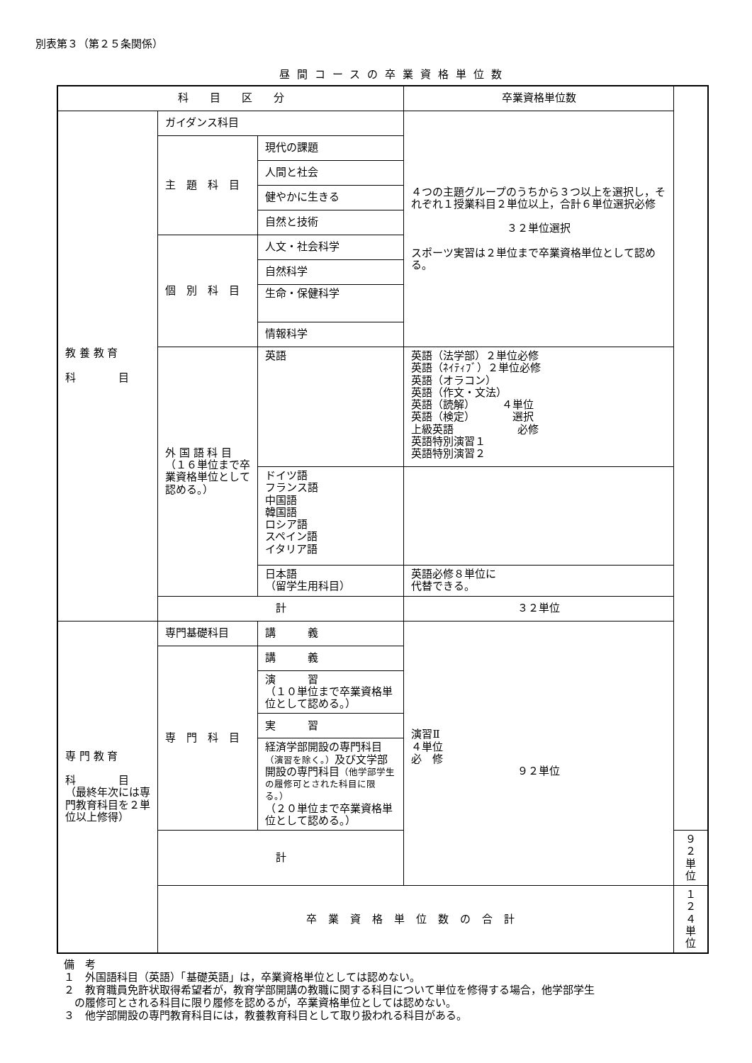別表第３（第２５条関係）
昼間コースの卒業資格単位数
| 科 目 区 分 | | | 卒業資格単位数 | |
| 教 養 教 育 科 目 | ガイダンス科目 | | ４つの主題グループのうちから３つ以上を選択し，それぞれ１授業科目２単位以上，合計６単位選択必修 ３２単位選択 スポーツ実習は２単位まで卒業資格単位として認める。 | |
| | 主 題 科 目 | 現代の課題 | | |
| | | 人間と社会 | | |
| | | 健やかに生きる | | |
| | | 自然と技術 | | |
| | 個 別 科 目 | 人文・社会科学 | | |
| | | 自然科学 | | |
| | | 生命・保健科学 | | |
| | | 情報科学 | | |
| | 外 国 語 科 目 （１６単位まで卒業資格単位として認める。） | 英語 | 英語（法学部）２単位必修 英語（ﾈｲﾃｨﾌﾞ）２単位必修 英語（オラコン） 英語（作文・文法） 英語（読解） ４単位 英語（検定） 選択 上級英語 必修 英語特別演習１ 英語特別演習２ | |
| | | ドイツ語 フランス語 中国語 韓国語 ロシア語 スペイン語 イタリア語 | | |
| | | 日本語 （留学生用科目） | 英語必修８単位に 代替できる。 | |
| | 計 | | ３２単位 | |
| 専 門 教 育 科 目 （最終年次には専門教育科目を２単位以上修得） | 専門基礎科目 | 講 義 | 演習Ⅱ ４単位 必 修 ９２単位 | |
| | 専 門 科 目 | 講 義 | | |
| | | 演 習 （１０単位まで卒業資格単位として認める。） | | |
| | | 実 習 | | |
| | | 経済学部開設の専門科目 （演習を除く。） 及び文学部開設の専門科目 （他学部学生の履修可とされた科目に限る。） （２０単位まで卒業資格単位として認める。） | | |
| | 計 | | | ９２単位 |
| | 卒業資格単位数の合計 | | | １２４単位 |
備　考
１　外国語科目（英語）「基礎英語」は，卒業資格単位としては認めない。
２　教育職員免許状取得希望者が，教育学部開講の教職に関する科目について単位を修得する場合，他学部学生
　の履修可とされる科目に限り履修を認めるが，卒業資格単位としては認めない。
３　他学部開設の専門教育科目には，教養教育科目として取り扱われる科目がある。